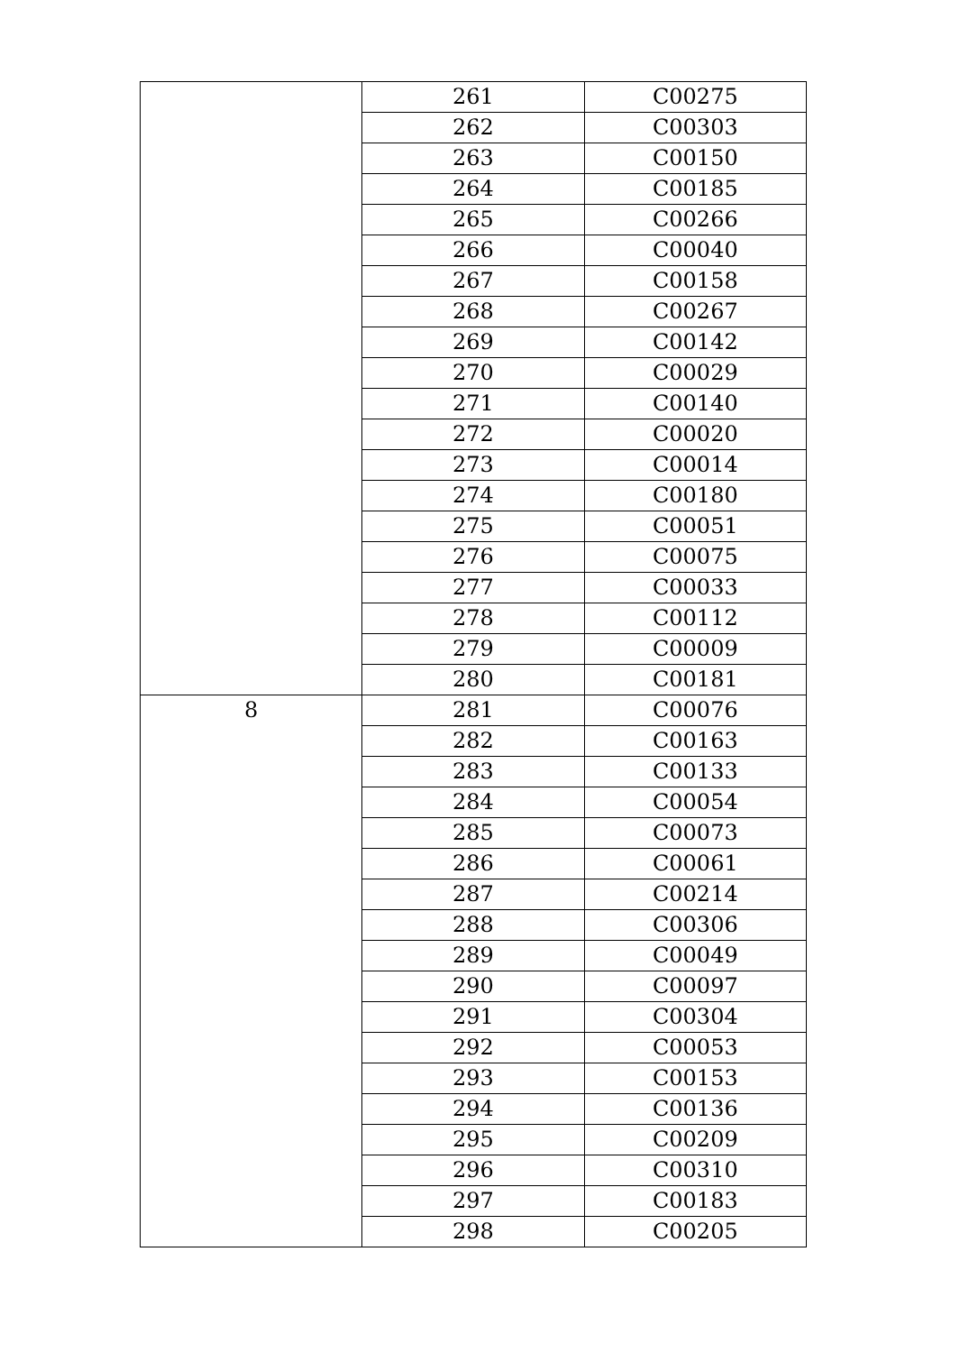| | 261 | C00275 |
| | 262 | C00303 |
| | 263 | C00150 |
| | 264 | C00185 |
| | 265 | C00266 |
| | 266 | C00040 |
| | 267 | C00158 |
| | 268 | C00267 |
| | 269 | C00142 |
| | 270 | C00029 |
| | 271 | C00140 |
| | 272 | C00020 |
| | 273 | C00014 |
| | 274 | C00180 |
| | 275 | C00051 |
| | 276 | C00075 |
| | 277 | C00033 |
| | 278 | C00112 |
| | 279 | C00009 |
| | 280 | C00181 |
| 8 | 281 | C00076 |
| | 282 | C00163 |
| | 283 | C00133 |
| | 284 | C00054 |
| | 285 | C00073 |
| | 286 | C00061 |
| | 287 | C00214 |
| | 288 | C00306 |
| | 289 | C00049 |
| | 290 | C00097 |
| | 291 | C00304 |
| | 292 | C00053 |
| | 293 | C00153 |
| | 294 | C00136 |
| | 295 | C00209 |
| | 296 | C00310 |
| | 297 | C00183 |
| | 298 | C00205 |